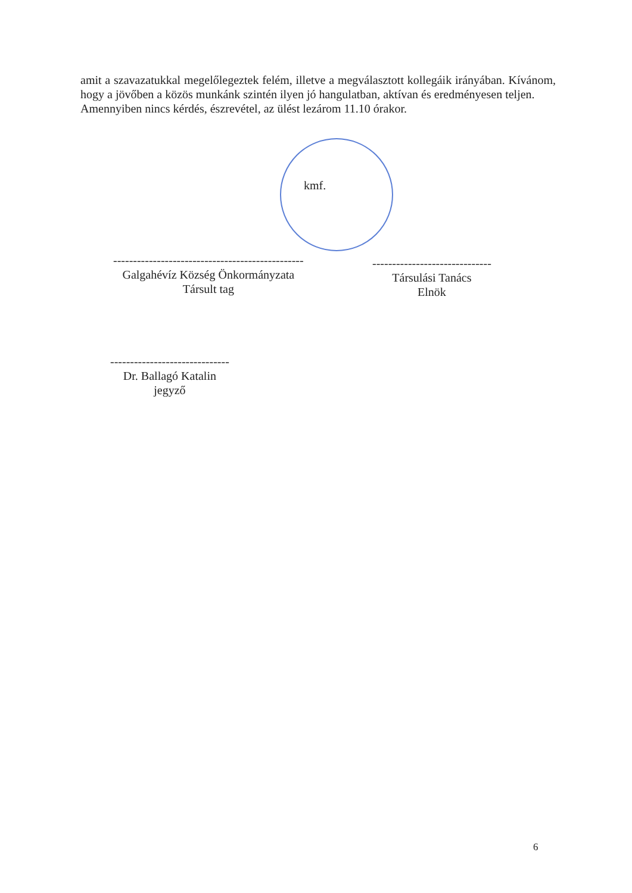amit a szavazatukkal megelőlegeztek felém, illetve a megválasztott kollegáik irányában. Kívánom, hogy a jövőben a közös munkánk szintén ilyen jó hangulatban, aktívan és eredményesen teljen.
Amennyiben nincs kérdés, észrevétel, az ülést lezárom 11.10 órakor.
kmf.
------------------------------------------------
Galgahévíz Község Önkormányzata
Társult tag
------------------------------
Társulási Tanács
Elnök
------------------------------
Dr. Ballagó Katalin
jegyző
6